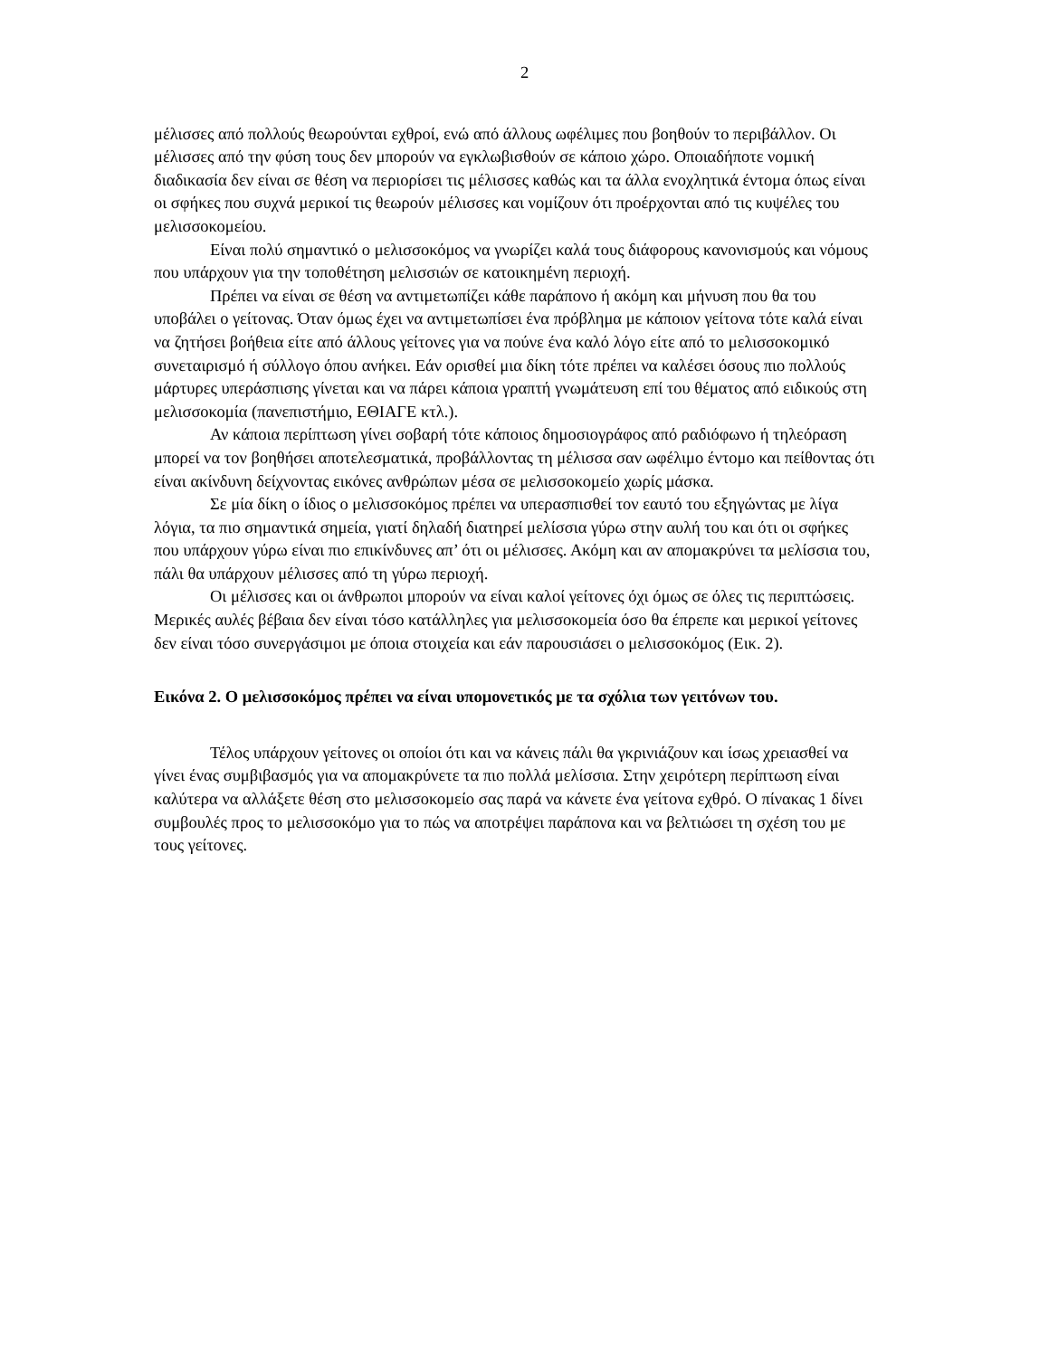2
μέλισσες από πολλούς θεωρούνται εχθροί, ενώ από άλλους ωφέλιμες που βοηθούν το περιβάλλον. Οι μέλισσες από την φύση τους δεν μπορούν να εγκλωβισθούν σε κάποιο χώρο. Οποιαδήποτε νομική διαδικασία δεν είναι σε θέση να περιορίσει τις μέλισσες καθώς και τα άλλα ενοχλητικά έντομα όπως είναι οι σφήκες που συχνά μερικοί τις θεωρούν μέλισσες και νομίζουν ότι προέρχονται από τις κυψέλες του μελισσοκομείου.
Είναι πολύ σημαντικό ο μελισσοκόμος να γνωρίζει καλά τους διάφορους κανονισμούς και νόμους που υπάρχουν για την τοποθέτηση μελισσιών σε κατοικημένη περιοχή.
Πρέπει να είναι σε θέση να αντιμετωπίζει κάθε παράπονο ή ακόμη και μήνυση που θα του υποβάλει ο γείτονας. Όταν όμως έχει να αντιμετωπίσει ένα πρόβλημα με κάποιον γείτονα τότε καλά είναι να ζητήσει βοήθεια είτε από άλλους γείτονες για να πούνε ένα καλό λόγο είτε από το μελισσοκομικό συνεταιρισμό ή σύλλογο όπου ανήκει. Εάν ορισθεί μια δίκη τότε πρέπει να καλέσει όσους πιο πολλούς μάρτυρες υπεράσπισης γίνεται και να πάρει κάποια γραπτή γνωμάτευση επί του θέματος από ειδικούς στη μελισσοκομία (πανεπιστήμιο, ΕΘΙΑΓΕ κτλ.).
Αν κάποια περίπτωση γίνει σοβαρή τότε κάποιος δημοσιογράφος από ραδιόφωνο ή τηλεόραση μπορεί να τον βοηθήσει αποτελεσματικά, προβάλλοντας τη μέλισσα σαν ωφέλιμο έντομο και πείθοντας ότι είναι ακίνδυνη δείχνοντας εικόνες ανθρώπων μέσα σε μελισσοκομείο χωρίς μάσκα.
Σε μία δίκη ο ίδιος ο μελισσοκόμος πρέπει να υπερασπισθεί τον εαυτό του εξηγώντας με λίγα λόγια, τα πιο σημαντικά σημεία, γιατί δηλαδή διατηρεί μελίσσια γύρω στην αυλή του και ότι οι σφήκες που υπάρχουν γύρω είναι πιο επικίνδυνες απ’ ότι οι μέλισσες. Ακόμη και αν απομακρύνει τα μελίσσια του, πάλι θα υπάρχουν μέλισσες από τη γύρω περιοχή.
Οι μέλισσες και οι άνθρωποι μπορούν να είναι καλοί γείτονες όχι όμως σε όλες τις περιπτώσεις. Μερικές αυλές βέβαια δεν είναι τόσο κατάλληλες για μελισσοκομεία όσο θα έπρεπε και μερικοί γείτονες δεν είναι τόσο συνεργάσιμοι με όποια στοιχεία και εάν παρουσιάσει ο μελισσοκόμος (Εικ. 2).
Εικόνα 2. Ο μελισσοκόμος πρέπει να είναι υπομονετικός με τα σχόλια των γειτόνων του.
Τέλος υπάρχουν γείτονες οι οποίοι ότι και να κάνεις πάλι θα γκρινιάζουν και ίσως χρειασθεί να γίνει ένας συμβιβασμός για να απομακρύνετε τα πιο πολλά μελίσσια. Στην χειρότερη περίπτωση είναι καλύτερα να αλλάξετε θέση στο μελισσοκομείο σας παρά να κάνετε ένα γείτονα εχθρό. Ο πίνακας 1 δίνει συμβουλές προς το μελισσοκόμο για το πώς να αποτρέψει παράπονα και να βελτιώσει τη σχέση του με τους γείτονες.